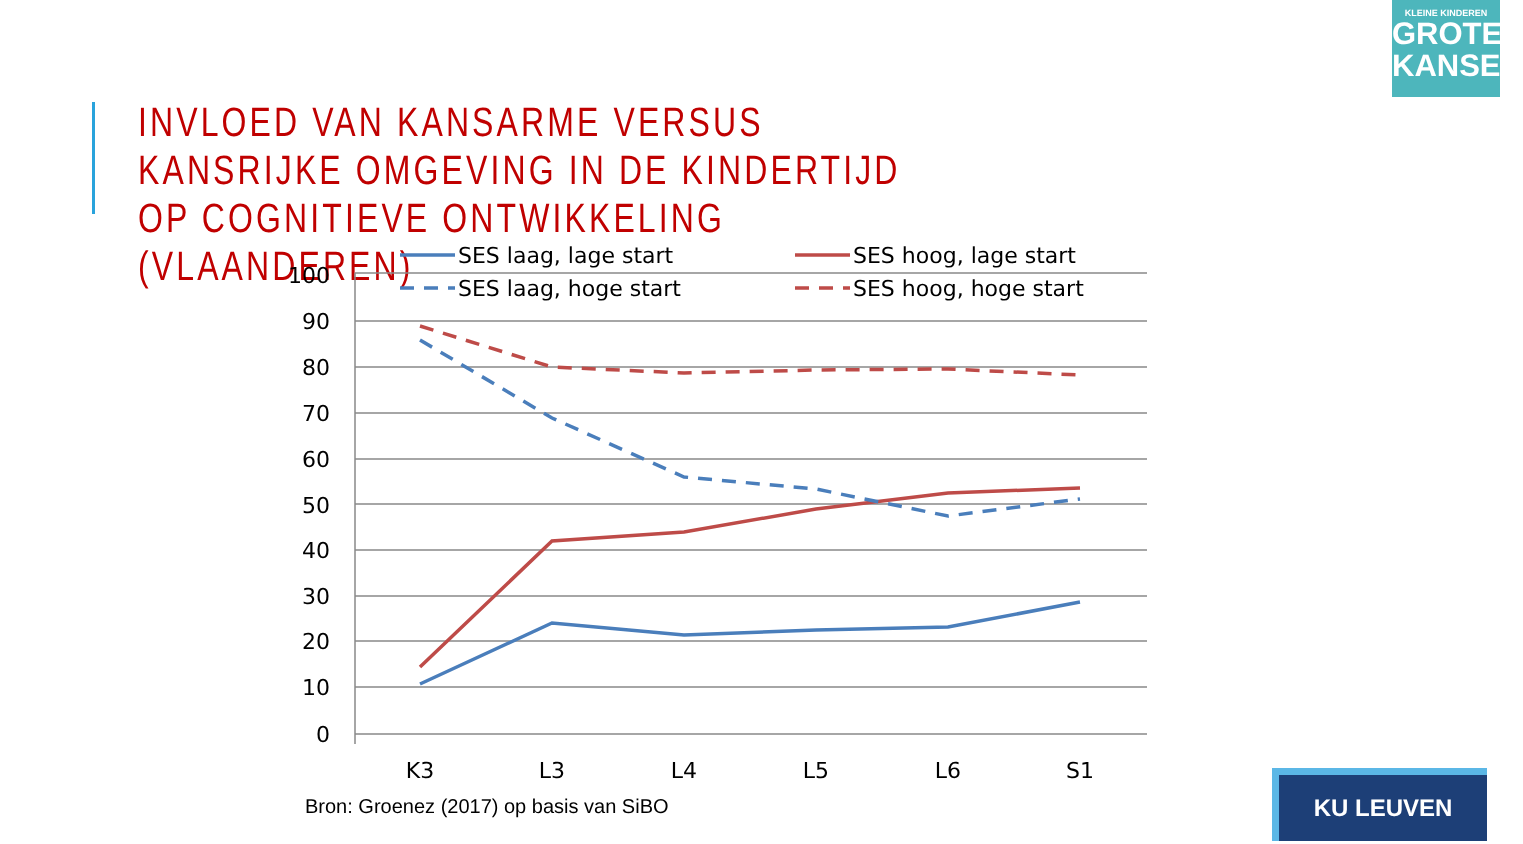INVLOED VAN KANSARME VERSUS KANSRIJKE OMGEVING IN DE KINDERTIJD OP COGNITIEVE ONTWIKKELING (VLAANDEREN)
KLEINE KINDEREN
GROTE
KANSEN
100
90
80
70
60
50
40
30
20
10
0
K3
L3
L4
L5
L6
S1
SES laag, lage start
SES hoog, lage start
SES laag, hoge start
SES hoog, hoge start
Bron: Groenez (2017) op basis van SiBO
KU LEUVEN